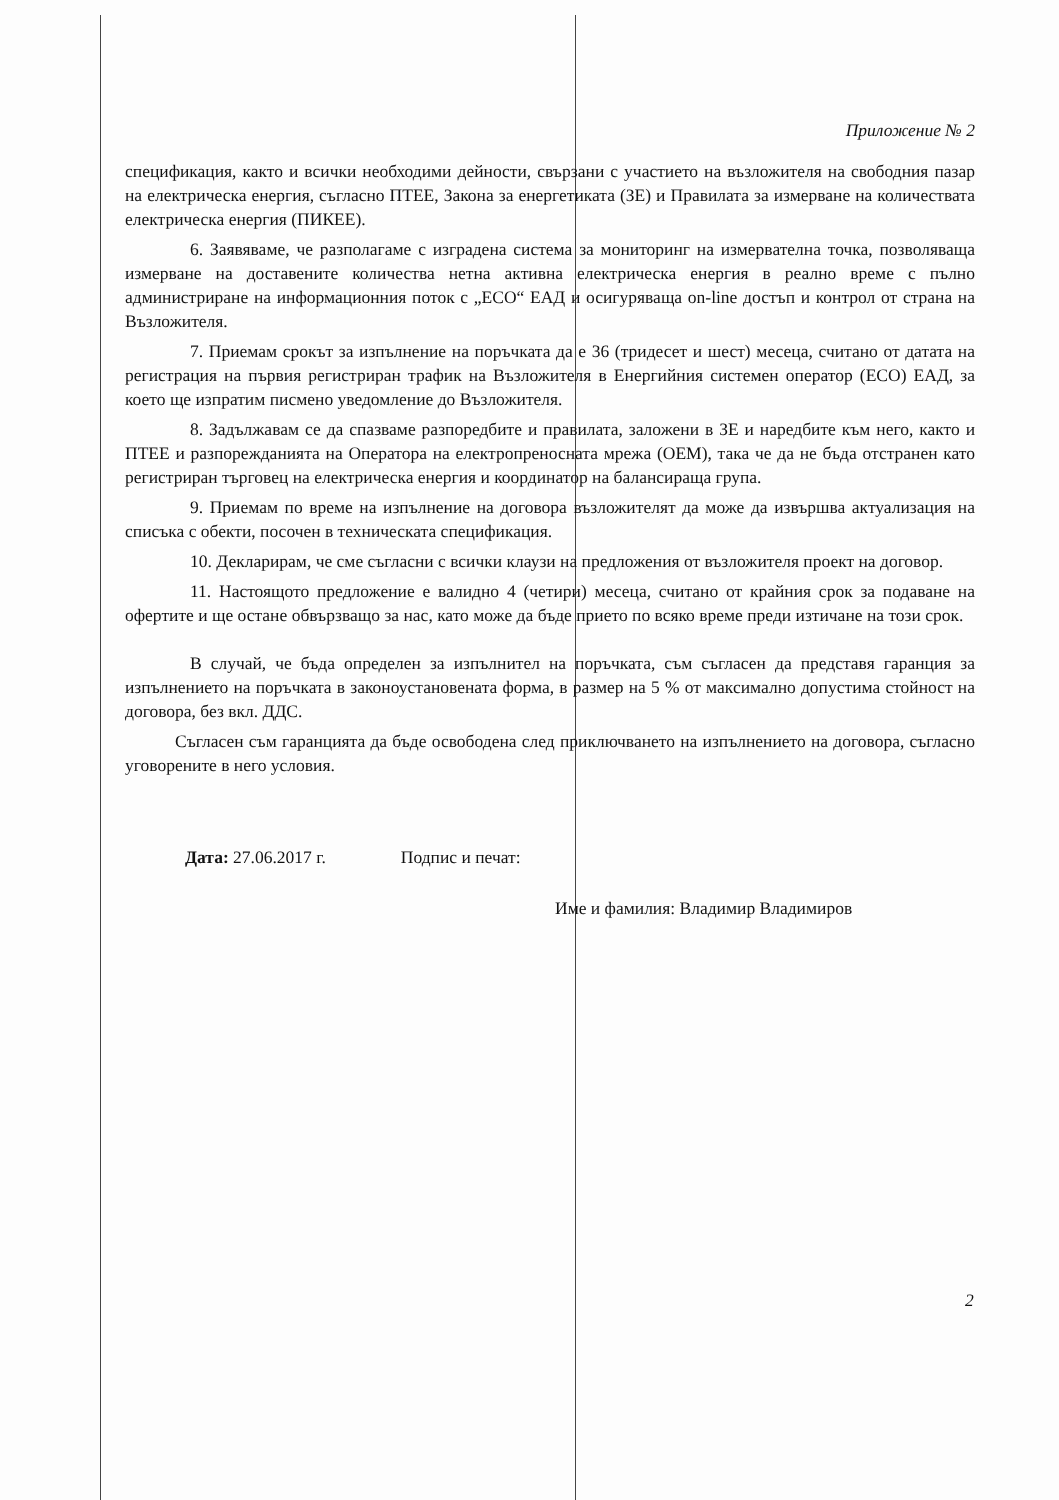Приложение № 2
спецификация, както и всички необходими дейности, свързани с участието на възложителя на свободния пазар на електрическа енергия, съгласно ПТЕЕ, Закона за енергетиката (ЗЕ) и Правилата за измерване на количествата електрическа енергия (ПИКЕЕ).
6. Заявяваме, че разполагаме с изградена система за мониторинг на измервателна точка, позволяваща измерване на доставените количества нетна активна електрическа енергия в реално време с пълно администриране на информационния поток с „ЕСО“ ЕАД и осигуряваща on-line достъп и контрол от страна на Възложителя.
7. Приемам срокът за изпълнение на поръчката да е 36 (тридесет и шест) месеца, считано от датата на регистрация на първия регистриран трафик на Възложителя в Енергийния системен оператор (ЕСО) ЕАД, за което ще изпратим писмено уведомление до Възложителя.
8. Задължавам се да спазваме разпоредбите и правилата, заложени в ЗЕ и наредбите към него, както и ПТЕЕ и разпорежданията на Оператора на електропреносната мрежа (ОЕМ), така че да не бъда отстранен като регистриран търговец на електрическа енергия и координатор на балансираща група.
9. Приемам по време на изпълнение на договора възложителят да може да извършва актуализация на списъка с обекти, посочен в техническата спецификация.
10. Декларирам, че сме съгласни с всички клаузи на предложения от възложителя проект на договор.
11. Настоящото предложение е валидно 4 (четири) месеца, считано от крайния срок за подаване на офертите и ще остане обвързващо за нас, като може да бъде прието по всяко време преди изтичане на този срок.
В случай, че бъда определен за изпълнител на поръчката, съм съгласен да представя гаранция за изпълнението на поръчката в законоустановената форма, в размер на 5 % от максимално допустима стойност на договора, без вкл. ДДС.
Съгласен съм гаранцията да бъде освободена след приключването на изпълнението на договора, съгласно уговорените в него условия.
Дата: 27.06.2017 г. Подпис и печат:
Име и фамилия: Владимир Владимиров
2